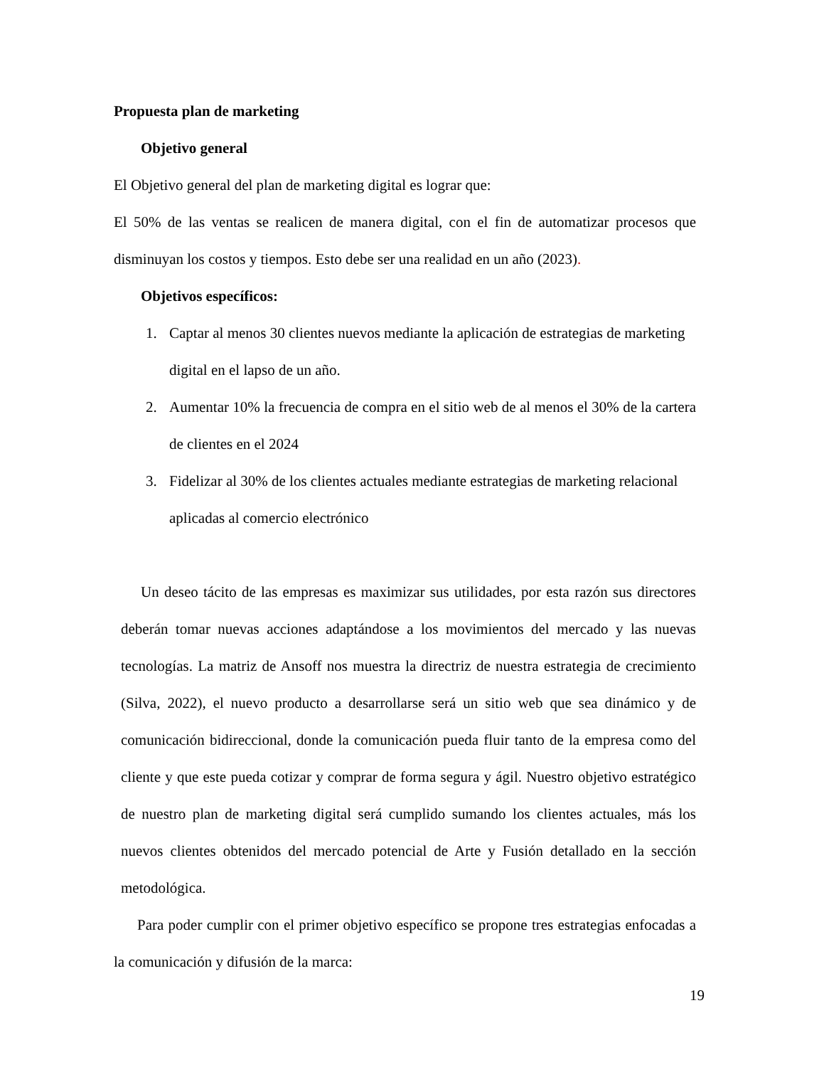Propuesta plan de marketing
Objetivo general
El Objetivo general del plan de marketing digital es lograr que:
El 50% de las ventas se realicen de manera digital, con el fin de automatizar procesos que disminuyan los costos y tiempos. Esto debe ser una realidad en un año (2023).
Objetivos específicos:
1. Captar al menos 30 clientes nuevos mediante la aplicación de estrategias de marketing digital en el lapso de un año.
2. Aumentar 10% la frecuencia de compra en el sitio web de al menos el 30% de la cartera de clientes en el 2024
3. Fidelizar al 30% de los clientes actuales mediante estrategias de marketing relacional aplicadas al comercio electrónico
Un deseo tácito de las empresas es maximizar sus utilidades, por esta razón sus directores deberán tomar nuevas acciones adaptándose a los movimientos del mercado y las nuevas tecnologías. La matriz de Ansoff nos muestra la directriz de nuestra estrategia de crecimiento (Silva, 2022), el nuevo producto a desarrollarse será un sitio web que sea dinámico y de comunicación bidireccional, donde la comunicación pueda fluir tanto de la empresa como del cliente y que este pueda cotizar y comprar de forma segura y ágil. Nuestro objetivo estratégico de nuestro plan de marketing digital será cumplido sumando los clientes actuales, más los nuevos clientes obtenidos del mercado potencial de Arte y Fusión detallado en la sección metodológica.
Para poder cumplir con el primer objetivo específico se propone tres estrategias enfocadas a la comunicación y difusión de la marca:
19